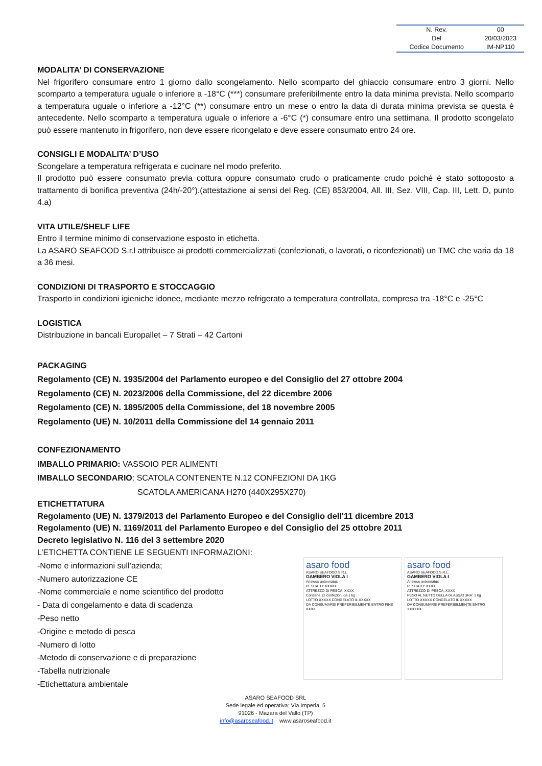| N. Rev. | 00 |
| Del | 20/03/2023 |
| Codice Documento | IM-NP110 |
MODALITA’ DI CONSERVAZIONE
Nel frigorifero consumare entro 1 giorno dallo scongelamento. Nello scomparto del ghiaccio consumare entro 3 giorni. Nello scomparto a temperatura uguale o inferiore a -18°C (***) consumare preferibilmente entro la data minima prevista. Nello scomparto a temperatura uguale o inferiore a -12°C (**) consumare entro un mese o entro la data di durata minima prevista se questa è antecedente. Nello scomparto a temperatura uguale o inferiore a -6°C (*) consumare entro una settimana. Il prodotto scongelato può essere mantenuto in frigorifero, non deve essere ricongelato e deve essere consumato entro 24 ore.
CONSIGLI E MODALITA’ D’USO
Scongelare a temperatura refrigerata e cucinare nel modo preferito.
Il prodotto può essere consumato previa cottura oppure consumato crudo o praticamente crudo poiché è stato sottoposto a trattamento di bonifica preventiva (24h/-20°).(attestazione ai sensi del Reg. (CE) 853/2004, All. III, Sez. VIII, Cap. III, Lett. D, punto 4.a)
VITA UTILE/SHELF LIFE
Entro il termine minimo di conservazione esposto in etichetta.
La ASARO SEAFOOD S.r.l attribuisce ai prodotti commercializzati (confezionati, o lavorati, o riconfezionati) un TMC che varia da 18 a 36 mesi.
CONDIZIONI DI TRASPORTO E STOCCAGGIO
Trasporto in condizioni igieniche idonee, mediante mezzo refrigerato a temperatura controllata, compresa tra -18°C e -25°C
LOGISTICA
Distribuzione in bancali Europallet – 7 Strati – 42 Cartoni
PACKAGING
Regolamento (CE) N. 1935/2004 del Parlamento europeo e del Consiglio del 27 ottobre 2004
Regolamento (CE) N. 2023/2006 della Commissione, del 22 dicembre 2006
Regolamento (CE) N. 1895/2005 della Commissione, del 18 novembre 2005
Regolamento (UE) N. 10/2011 della Commissione del 14 gennaio 2011
CONFEZIONAMENTO
IMBALLO PRIMARIO: VASSOIO PER ALIMENTI
IMBALLO SECONDARIO: SCATOLA CONTENENTE N.12 CONFEZIONI DA 1KG
SCATOLA AMERICANA H270 (440X295X270)
ETICHETTATURA
Regolamento (UE) N. 1379/2013 del Parlamento Europeo e del Consiglio dell'11 dicembre 2013
Regolamento (UE) N. 1169/2011 del Parlamento Europeo e del Consiglio del 25 ottobre 2011
Decreto legislativo N. 116 del 3 settembre 2020
L’ETICHETTA CONTIENE LE SEGUENTI INFORMAZIONI:
-Nome e informazioni sull’azienda;
-Numero autorizzazione CE
-Nome commerciale e nome scientifico del prodotto
- Data di congelamento e data di scadenza
-Peso netto
-Origine e metodo di pesca
-Numero di lotto
-Metodo di conservazione e di preparazione
-Tabella nutrizionale
-Etichettatura ambientale
asaro food
ASARO SEAFOOD S.R.L.
GAMBERO VIOLA I
Aristeus antennatus
PESCATO: XXXXX
ATTREZZO DI PESCA: XXXX
Contiene 12 confezioni da 1 kg
LOTTO XXXXX CONGELATO IL XXXXX
DA CONSUMARSI PREFERIBILMENTE ENTRO FINE XXXX
asaro food
ASARO SEAFOOD S.R.L.
GAMBERO VIOLA I
Aristeus antennatus
PESCATO: XXXX
ATTREZZO DI PESCA: XXXX
PESO AL NETTO DELLA GLASSATURA: 1 kg
LOTTO XXXXX CONGELATO IL XXXXX
DA CONSUMARSI PREFERIBILMENTE ENTRO XXXXXX
ASARO SEAFOOD SRL
Sede legale ed operativa: Via Imperia, 5
91026 - Mazara del Vallo (TP)
info@asaroseafood.it www.asaroseafood.it